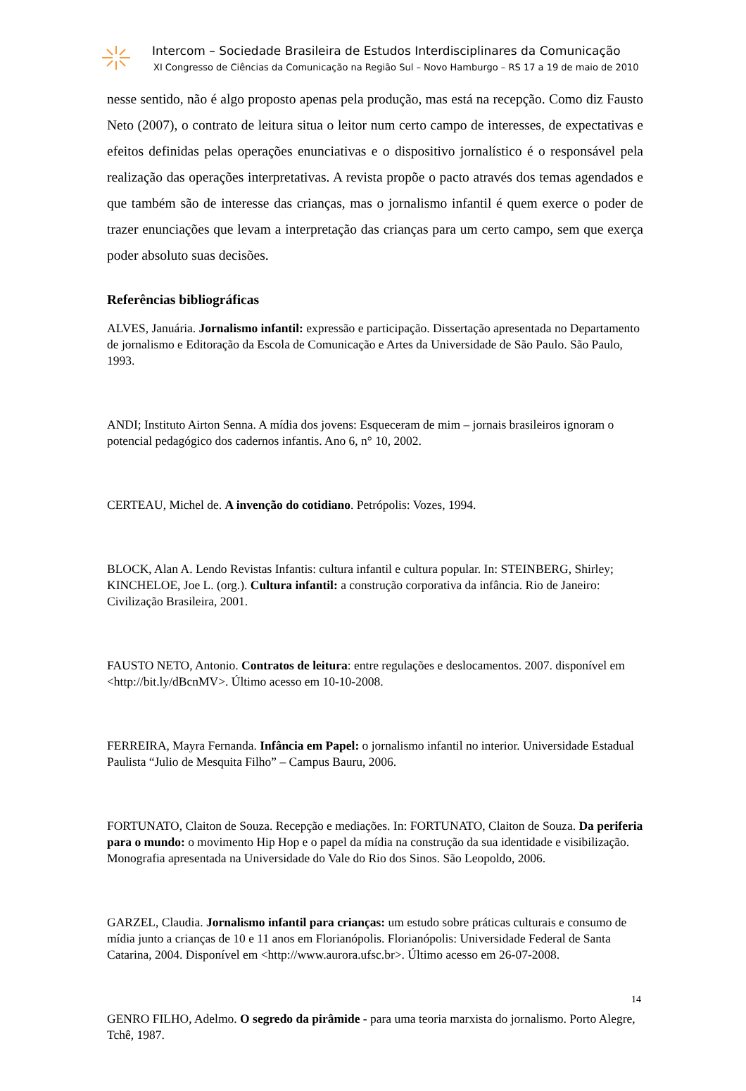Intercom – Sociedade Brasileira de Estudos Interdisciplinares da Comunicação
XI Congresso de Ciências da Comunicação na Região Sul – Novo Hamburgo – RS 17 a 19 de maio de 2010
nesse sentido, não é algo proposto apenas pela produção, mas está na recepção. Como diz Fausto Neto (2007), o contrato de leitura situa o leitor num certo campo de interesses, de expectativas e efeitos definidas pelas operações enunciativas e o dispositivo jornalístico é o responsável pela realização das operações interpretativas. A revista propõe o pacto através dos temas agendados e que também são de interesse das crianças, mas o jornalismo infantil é quem exerce o poder de trazer enunciações que levam a interpretação das crianças para um certo campo, sem que exerça poder absoluto suas decisões.
Referências bibliográficas
ALVES, Januária. Jornalismo infantil: expressão e participação. Dissertação apresentada no Departamento de jornalismo e Editoração da Escola de Comunicação e Artes da Universidade de São Paulo. São Paulo, 1993.
ANDI; Instituto Airton Senna. A mídia dos jovens: Esqueceram de mim – jornais brasileiros ignoram o potencial pedagógico dos cadernos infantis. Ano 6, n° 10, 2002.
CERTEAU, Michel de. A invenção do cotidiano. Petrópolis: Vozes, 1994.
BLOCK, Alan A. Lendo Revistas Infantis: cultura infantil e cultura popular. In: STEINBERG, Shirley; KINCHELOE, Joe L. (org.). Cultura infantil: a construção corporativa da infância. Rio de Janeiro: Civilização Brasileira, 2001.
FAUSTO NETO, Antonio. Contratos de leitura: entre regulações e deslocamentos. 2007. disponível em <http://bit.ly/dBcnMV>. Último acesso em 10-10-2008.
FERREIRA, Mayra Fernanda. Infância em Papel: o jornalismo infantil no interior. Universidade Estadual Paulista “Julio de Mesquita Filho” – Campus Bauru, 2006.
FORTUNATO, Claiton de Souza. Recepção e mediações. In: FORTUNATO, Claiton de Souza. Da periferia para o mundo: o movimento Hip Hop e o papel da mídia na construção da sua identidade e visibilização. Monografia apresentada na Universidade do Vale do Rio dos Sinos. São Leopoldo, 2006.
GARZEL, Claudia. Jornalismo infantil para crianças: um estudo sobre práticas culturais e consumo de mídia junto a crianças de 10 e 11 anos em Florianópolis. Florianópolis: Universidade Federal de Santa Catarina, 2004. Disponível em <http://www.aurora.ufsc.br>. Último acesso em 26-07-2008.
GENRO FILHO, Adelmo. O segredo da pirâmide - para uma teoria marxista do jornalismo. Porto Alegre, Tchê, 1987.
14